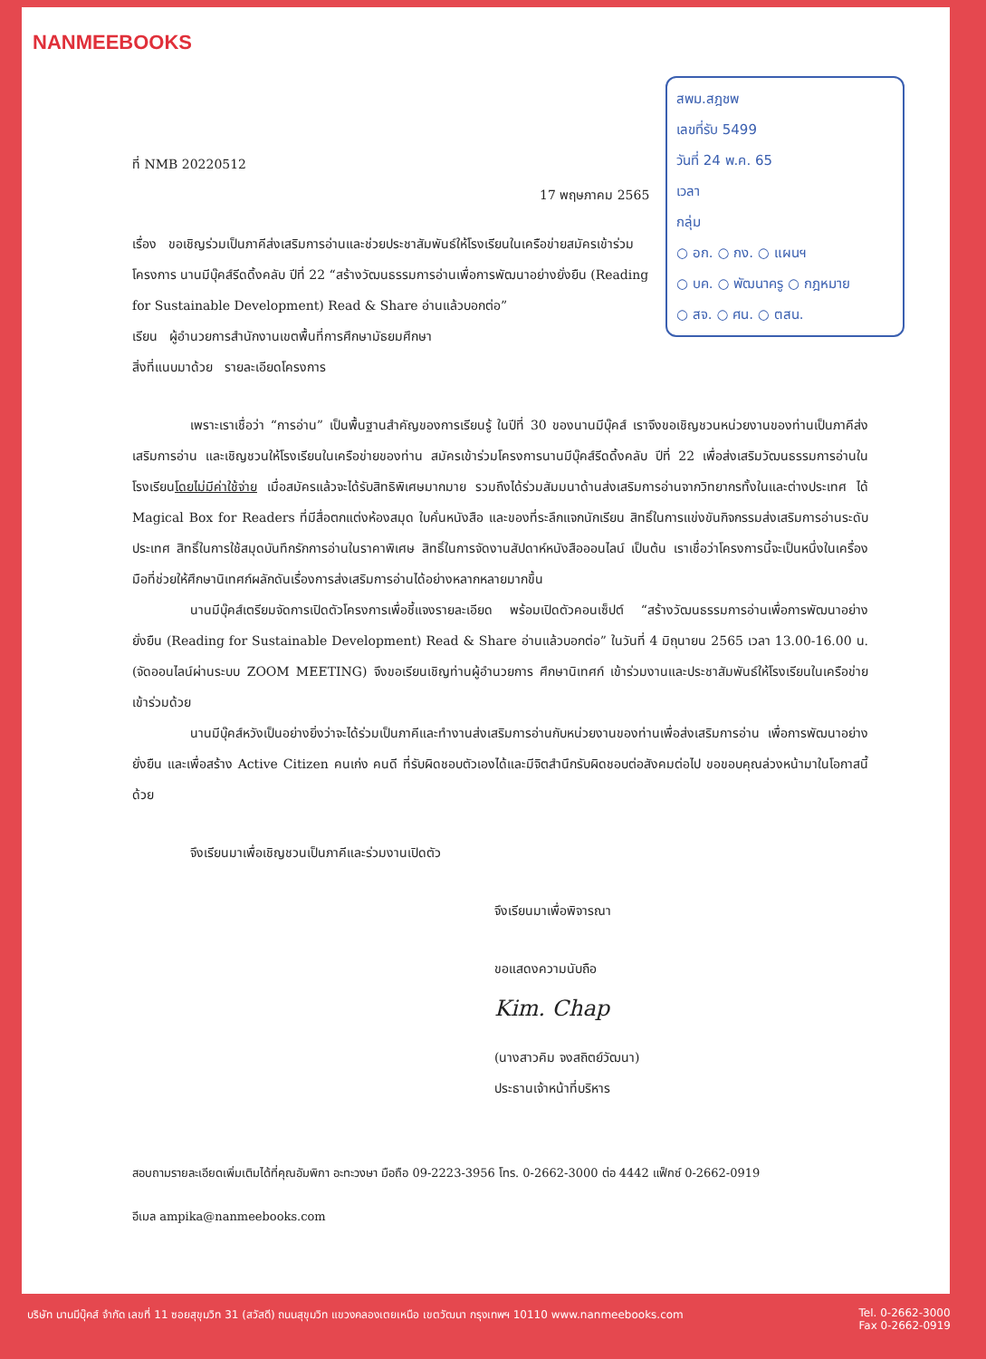NANMEEBOOKS
สพม.สฎชพ
เลขที่รับ 5499
วันที่ 24 พ.ค. 65
เวลา
กลุ่ม
○ อก. ○ กง. ○ แผนฯ
○ บค. ○ พัฒนาครู ○ กฎหมาย
○ สจ. ○ ศน. ○ ตสน.
ที่ NMB 20220512
17 พฤษภาคม 2565
เรื่อง ขอเชิญร่วมเป็นภาคีส่งเสริมการอ่านและช่วยประชาสัมพันธ์ให้โรงเรียนในเครือข่ายสมัครเข้าร่วมโครงการ นานมีบุ๊คส์รีดดิ้งคลับ ปีที่ 22 “สร้างวัฒนธรรมการอ่านเพื่อการพัฒนาอย่างยั่งยืน (Reading for Sustainable Development) Read & Share อ่านแล้วบอกต่อ”
เรียน ผู้อำนวยการสำนักงานเขตพื้นที่การศึกษามัธยมศึกษา
สิ่งที่แนบมาด้วย รายละเอียดโครงการ
เพราะเราเชื่อว่า “การอ่าน” เป็นพื้นฐานสำคัญของการเรียนรู้ ในปีที่ 30 ของนานมีบุ๊คส์ เราจึงขอเชิญชวนหน่วยงานของท่านเป็นภาคีส่งเสริมการอ่าน และเชิญชวนให้โรงเรียนในเครือข่ายของท่าน สมัครเข้าร่วมโครงการนานมีบุ๊คส์รีดดิ้งคลับ ปีที่ 22 เพื่อส่งเสริมวัฒนธรรมการอ่านในโรงเรียนโดยไม่มีค่าใช้จ่าย เมื่อสมัครแล้วจะได้รับสิทธิพิเศษมากมาย รวมถึงได้ร่วมสัมมนาด้านส่งเสริมการอ่านจากวิทยากรทั้งในและต่างประเทศ ได้ Magical Box for Readers ที่มีสื่อตกแต่งห้องสมุด ใบคั่นหนังสือ และของที่ระลึกแจกนักเรียน สิทธิ์ในการแข่งขันกิจกรรมส่งเสริมการอ่านระดับประเทศ สิทธิ์ในการใช้สมุดบันทึกรักการอ่านในราคาพิเศษ สิทธิ์ในการจัดงานสัปดาห์หนังสือออนไลน์ เป็นต้น เราเชื่อว่าโครงการนี้จะเป็นหนึ่งในเครื่องมือที่ช่วยให้ศึกษานิเทศก์ผลักดันเรื่องการส่งเสริมการอ่านได้อย่างหลากหลายมากขึ้น
นานมีบุ๊คส์เตรียมจัดการเปิดตัวโครงการเพื่อชี้แจงรายละเอียด พร้อมเปิดตัวคอนเซ็ปต์ “สร้างวัฒนธรรมการอ่านเพื่อการพัฒนาอย่างยั่งยืน (Reading for Sustainable Development) Read & Share อ่านแล้วบอกต่อ” ในวันที่ 4 มิถุนายน 2565 เวลา 13.00-16.00 น. (จัดออนไลน์ผ่านระบบ ZOOM MEETING) จึงขอเรียนเชิญท่านผู้อำนวยการ ศึกษานิเทศก์ เข้าร่วมงานและประชาสัมพันธ์ให้โรงเรียนในเครือข่ายเข้าร่วมด้วย
นานมีบุ๊คส์หวังเป็นอย่างยิ่งว่าจะได้ร่วมเป็นภาคีและทำงานส่งเสริมการอ่านกับหน่วยงานของท่านเพื่อส่งเสริมการอ่าน เพื่อการพัฒนาอย่างยั่งยืน และเพื่อสร้าง Active Citizen คนเก่ง คนดี ที่รับผิดชอบตัวเองได้และมีจิตสำนึกรับผิดชอบต่อสังคมต่อไป ขอขอบคุณล่วงหน้ามาในโอกาสนี้ด้วย
จึงเรียนมาเพื่อเชิญชวนเป็นภาคีและร่วมงานเปิดตัว
จึงเรียนมาเพื่อพิจารณา
ขอแสดงความนับถือ
Kim. Chap
(นางสาวคิม จงสถิตย์วัฒนา)
ประธานเจ้าหน้าที่บริหาร
สอบถามรายละเอียดเพิ่มเติมได้ที่คุณอัมพิกา อะทะวงษา มือถือ 09-2223-3956 โทร. 0-2662-3000 ต่อ 4442 แฟ็กซ์ 0-2662-0919
อีเมล ampika@nanmeebooks.com
บริษัท นานมีบุ๊คส์ จำกัด เลขที่ 11 ซอยสุขุมวิท 31 (สวัสดี) ถนนสุขุมวิท แขวงคลองเตยเหนือ เขตวัฒนา กรุงเทพฯ 10110 www.nanmeebooks.com Tel. 0-2662-3000
Fax 0-2662-0919